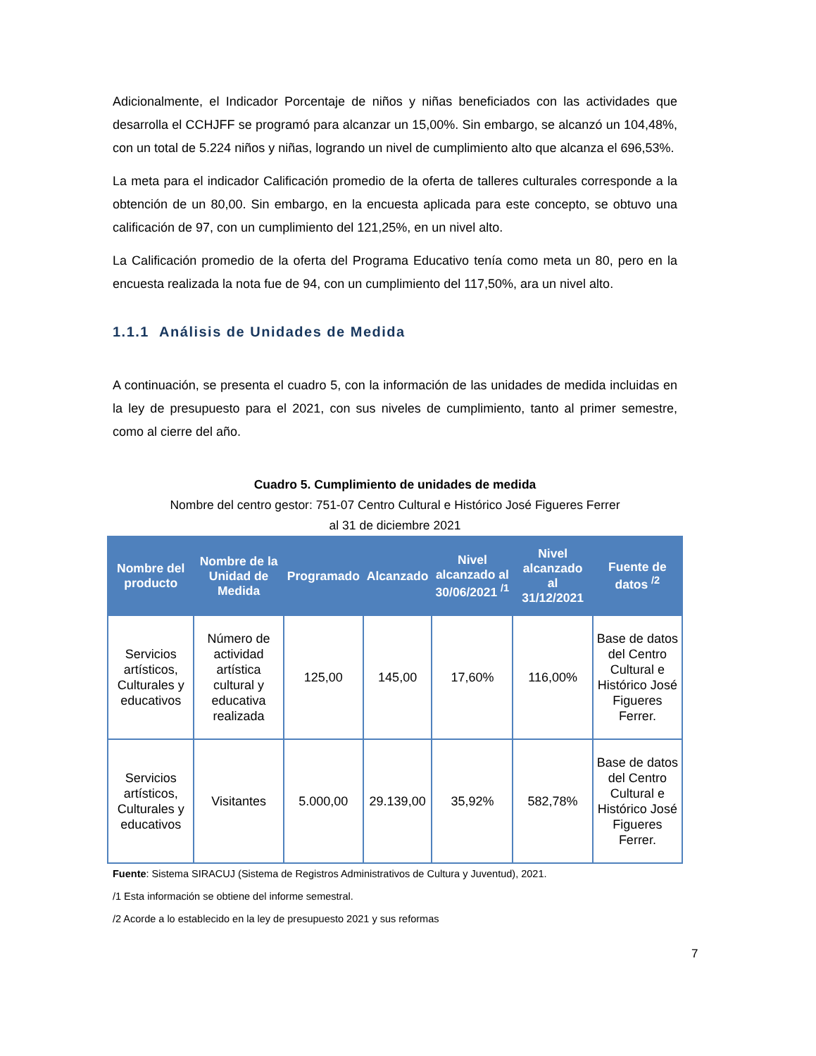Adicionalmente, el Indicador Porcentaje de niños y niñas beneficiados con las actividades que desarrolla el CCHJFF se programó para alcanzar un 15,00%. Sin embargo, se alcanzó un 104,48%, con un total de 5.224 niños y niñas, logrando un nivel de cumplimiento alto que alcanza el 696,53%.
La meta para el indicador Calificación promedio de la oferta de talleres culturales corresponde a la obtención de un 80,00. Sin embargo, en la encuesta aplicada para este concepto, se obtuvo una calificación de 97, con un cumplimiento del 121,25%, en un nivel alto.
La Calificación promedio de la oferta del Programa Educativo tenía como meta un 80, pero en la encuesta realizada la nota fue de 94, con un cumplimiento del 117,50%, ara un nivel alto.
1.1.1 Análisis de Unidades de Medida
A continuación, se presenta el cuadro 5, con la información de las unidades de medida incluidas en la ley de presupuesto para el 2021, con sus niveles de cumplimiento, tanto al primer semestre, como al cierre del año.
Cuadro 5. Cumplimiento de unidades de medida
Nombre del centro gestor: 751-07 Centro Cultural e Histórico José Figueres Ferrer
al 31 de diciembre 2021
| Nombre del producto | Nombre de la Unidad de Medida | Programado | Alcanzado | Nivel alcanzado al 30/06/2021 <sup>/1</sup> | Nivel alcanzado al 31/12/2021 | Fuente de datos <sup>/2</sup> |
| --- | --- | --- | --- | --- | --- | --- |
| Servicios artísticos, Culturales y educativos | Número de actividad artística cultural y educativa realizada | 125,00 | 145,00 | 17,60% | 116,00% | Base de datos del Centro Cultural e Histórico José Figueres Ferrer. |
| Servicios artísticos, Culturales y educativos | Visitantes | 5.000,00 | 29.139,00 | 35,92% | 582,78% | Base de datos del Centro Cultural e Histórico José Figueres Ferrer. |
Fuente: Sistema SIRACUJ (Sistema de Registros Administrativos de Cultura y Juventud), 2021.
/1 Esta información se obtiene del informe semestral.
/2 Acorde a lo establecido en la ley de presupuesto 2021 y sus reformas
7